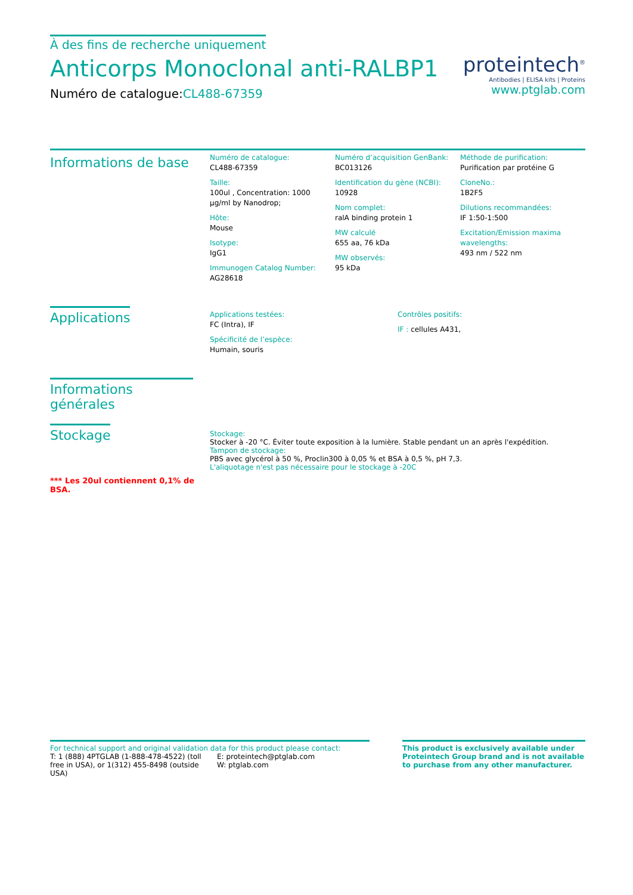À des fins de recherche uniquement
Anticorps Monoclonal anti-RALBP1
Numéro de catalogue:CL488-67359
proteintech<sup>®</sup>
Antibodies | ELISA kits | Proteins
www.ptglab.com
Informations de base
Numéro de catalogue:
CL488-67359
Taille:
100ul , Concentration: 1000 μg/ml by Nanodrop;
Hôte:
Mouse
Isotype:
IgG1
Immunogen Catalog Number:
AG28618
Numéro d’acquisition GenBank:
BC013126
Identification du gène (NCBI):
10928
Nom complet:
ralA binding protein 1
MW calculé
655 aa, 76 kDa
MW observés:
95 kDa
Méthode de purification:
Purification par protéine G
CloneNo.:
1B2F5
Dilutions recommandées:
IF 1:50-1:500
Excitation/Emission maxima wavelengths:
493 nm / 522 nm
Applications
Applications testées:
FC (Intra), IF
Spécificité de l’espèce:
Humain, souris
Contrôles positifs:
IF : cellules A431,
Informations générales
Stockage
*** Les 20ul contiennent 0,1% de BSA.
Stockage:
Stocker à -20 °C. Éviter toute exposition à la lumière. Stable pendant un an après l'expédition.
Tampon de stockage:
PBS avec glycérol à 50 %, Proclin300 à 0,05 % et BSA à 0,5 %, pH 7,3.
L'aliquotage n'est pas nécessaire pour le stockage à -20C
For technical support and original validation data for this product please contact:
T: 1 (888) 4PTGLAB (1-888-478-4522) (toll free in USA), or 1(312) 455-8498 (outside USA)
E: proteintech@ptglab.com
W: ptglab.com
This product is exclusively available under Proteintech Group brand and is not available to purchase from any other manufacturer.